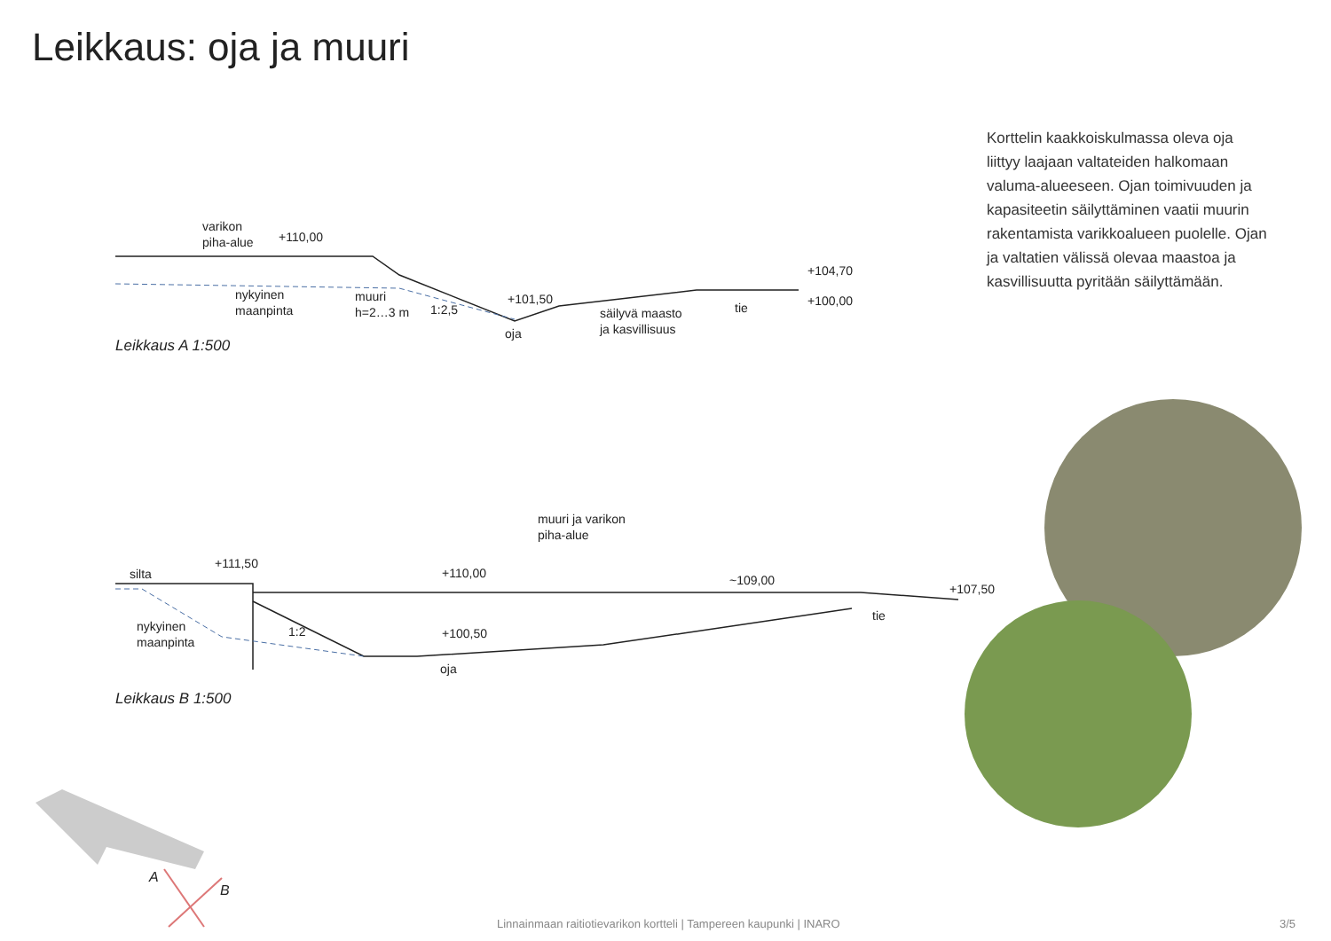Leikkaus: oja ja muuri
Korttelin kaakkoiskulmassa oleva oja liittyy laajaan valtateiden halkomaan valuma-alueeseen. Ojan toimivuuden ja kapasiteetin säilyttäminen vaatii muurin rakentamista varikkoalueen puolelle. Ojan ja valtatien välissä olevaa maastoa ja kasvillisuutta pyritään säilyttämään.
varikon
piha-alue
+110,00
nykyinen
maanpinta
muuri
h=2…3 m
1:2,5
+101,50
oja
säilyvä maasto
ja kasvillisuus
tie
+104,70
+100,00
Leikkaus A 1:500
silta
+111,50
muuri ja varikon
piha-alue
+110,00 ~109,00
+107,50
tie
nykyinen
maanpinta
1:2 +100,50
oja
Leikkaus B 1:500
A
B
Linnainmaan raitiotievarikon kortteli | Tampereen kaupunki | INARO
3/5